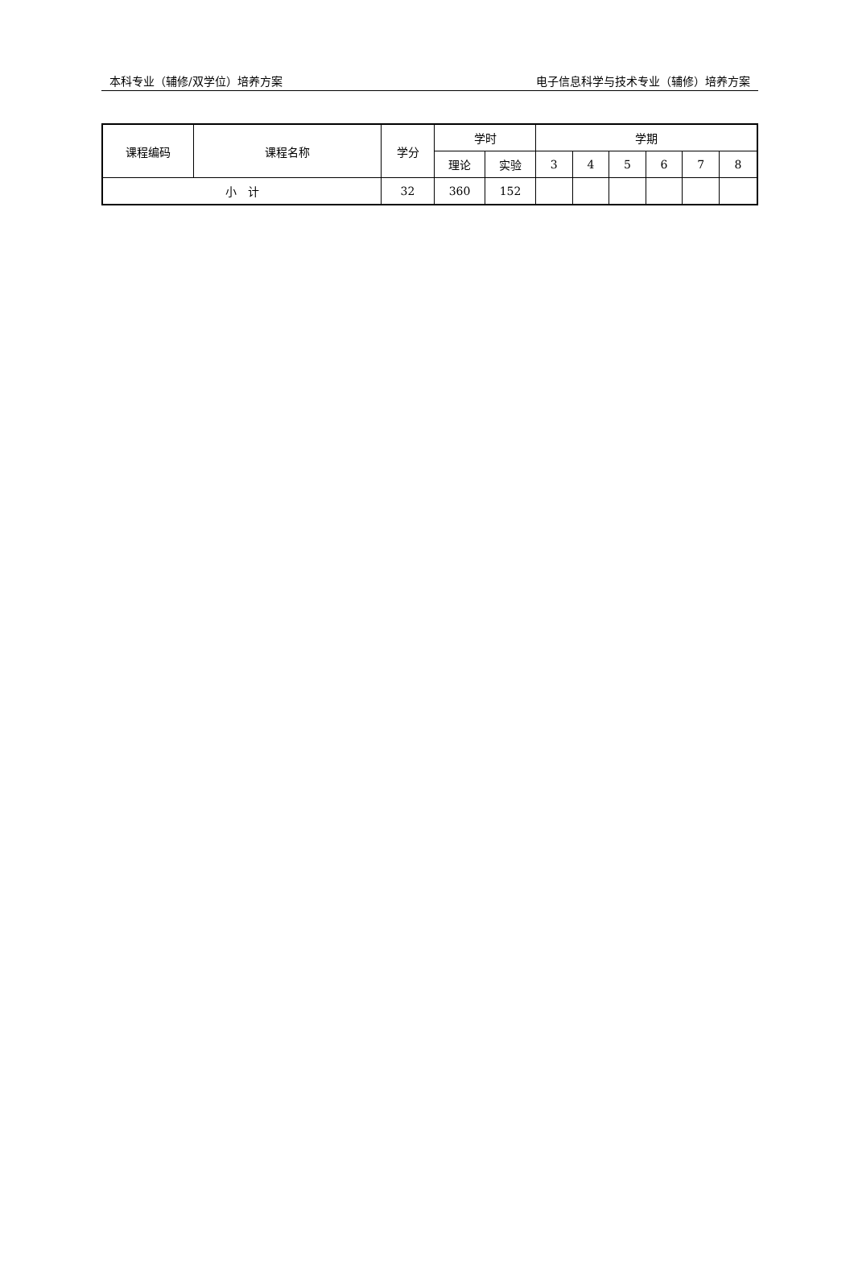本科专业（辅修/双学位）培养方案 电子信息科学与技术专业（辅修）培养方案
| 课程编码 | 课程名称 | 学分 | 学时 | | 学期 | | | | | |
| --- | --- | --- | --- | --- | --- | --- | --- | --- | --- | --- |
| | | | 理论 | 实验 | 3 | 4 | 5 | 6 | 7 | 8 |
| 小 计 | | 32 | 360 | 152 | | | | | | |